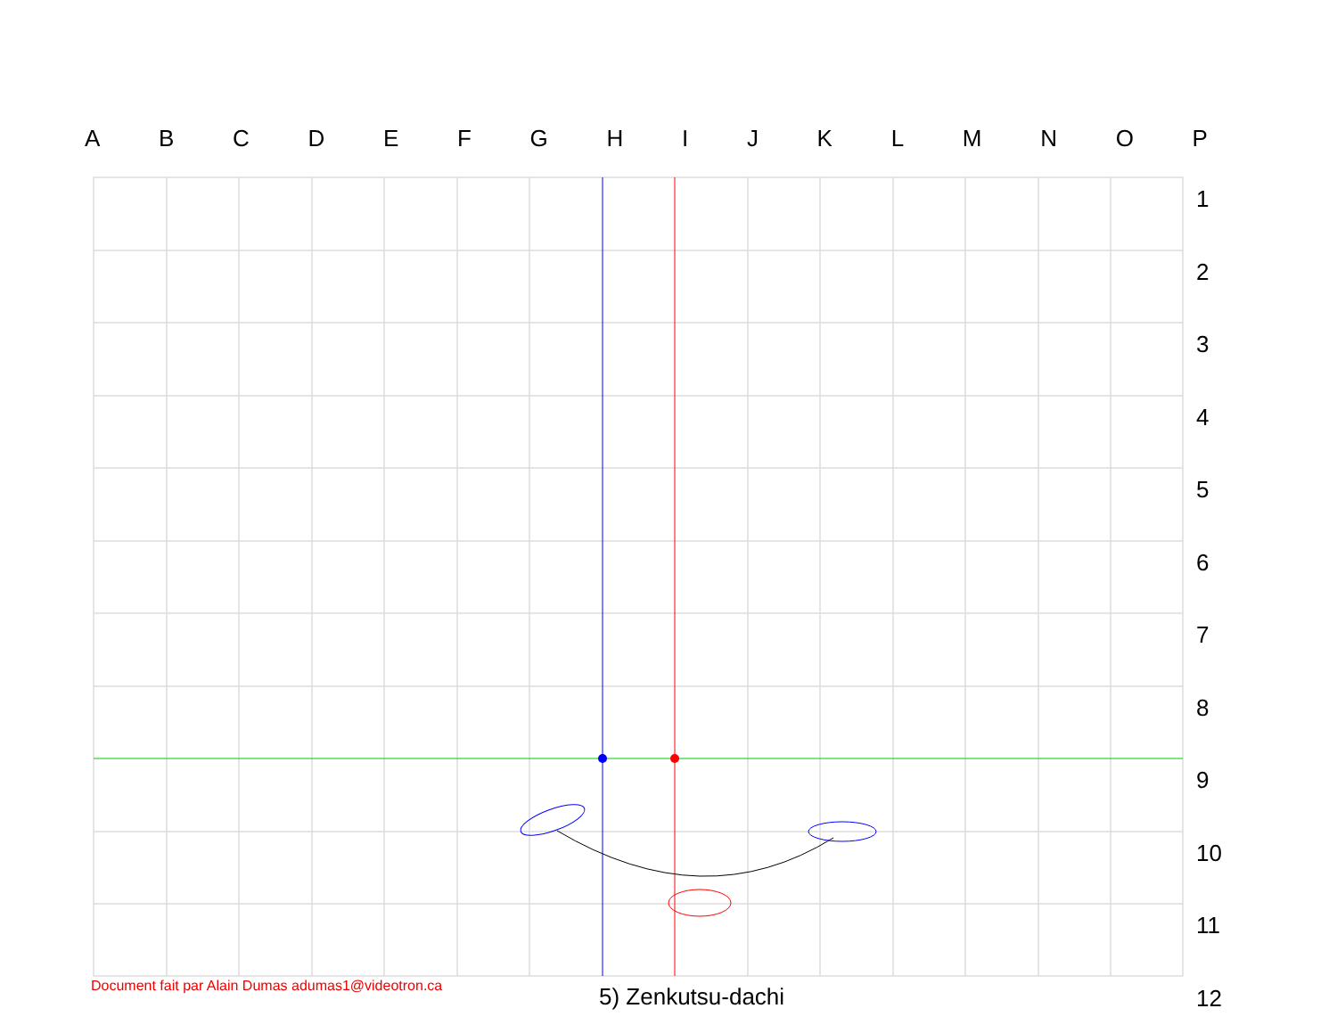ABCDEFGHIJKLMNOP
1
2
3
4
5
6
7
8
9
10
11
12
Document fait par Alain Dumas adumas1@videotron.ca
5) Zenkutsu-dachi